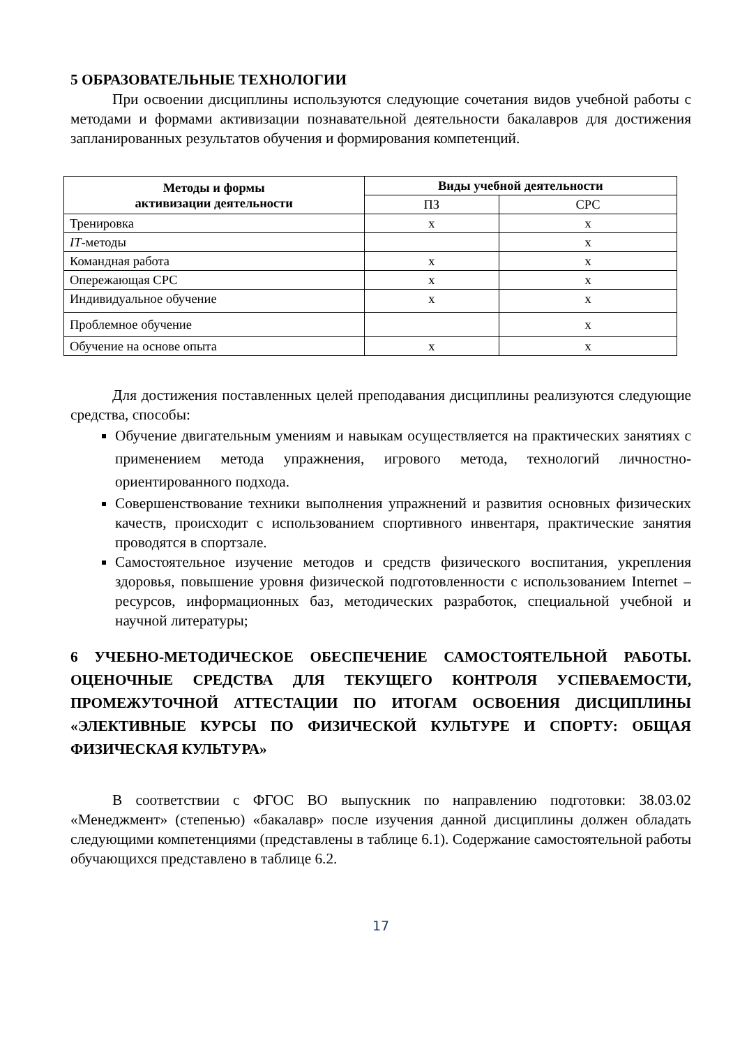5 ОБРАЗОВАТЕЛЬНЫЕ ТЕХНОЛОГИИ
При освоении дисциплины используются следующие сочетания видов учебной работы с методами и формами активизации познавательной деятельности бакалавров для достижения запланированных результатов обучения и формирования компетенций.
| Методы и формы активизации деятельности | Виды учебной деятельности | |
| --- | --- | --- |
| | ПЗ | СРС |
| Тренировка | х | х |
| IT -методы | | х |
| Командная работа | х | х |
| Опережающая СРС | х | х |
| Индивидуальное обучение | х | х |
| Проблемное обучение | | х |
| Обучение на основе опыта | х | х |
Для достижения поставленных целей преподавания дисциплины реализуются следующие средства, способы:
Обучение двигательным умениям и навыкам осуществляется на практических занятиях с применением метода упражнения, игрового метода, технологий личностно-ориентированного подхода.
Совершенствование техники выполнения упражнений и развития основных физических качеств, происходит с использованием спортивного инвентаря, практические занятия проводятся в спортзале.
Самостоятельное изучение методов и средств физического воспитания, укрепления здоровья, повышение уровня физической подготовленности с использованием Internet – ресурсов, информационных баз, методических разработок, специальной учебной и научной литературы;
6 УЧЕБНО-МЕТОДИЧЕСКОЕ ОБЕСПЕЧЕНИЕ САМОСТОЯТЕЛЬНОЙ РАБОТЫ. ОЦЕНОЧНЫЕ СРЕДСТВА ДЛЯ ТЕКУЩЕГО КОНТРОЛЯ УСПЕВАЕМОСТИ, ПРОМЕЖУТОЧНОЙ АТТЕСТАЦИИ ПО ИТОГАМ ОСВОЕНИЯ ДИСЦИПЛИНЫ «ЭЛЕКТИВНЫЕ КУРСЫ ПО ФИЗИЧЕСКОЙ КУЛЬТУРЕ И СПОРТУ: ОБЩАЯ ФИЗИЧЕСКАЯ КУЛЬТУРА»
В соответствии с ФГОС ВО выпускник по направлению подготовки: 38.03.02 «Менеджмент» (степенью) «бакалавр» после изучения данной дисциплины должен обладать следующими компетенциями (представлены в таблице 6.1). Содержание самостоятельной работы обучающихся представлено в таблице 6.2.
17